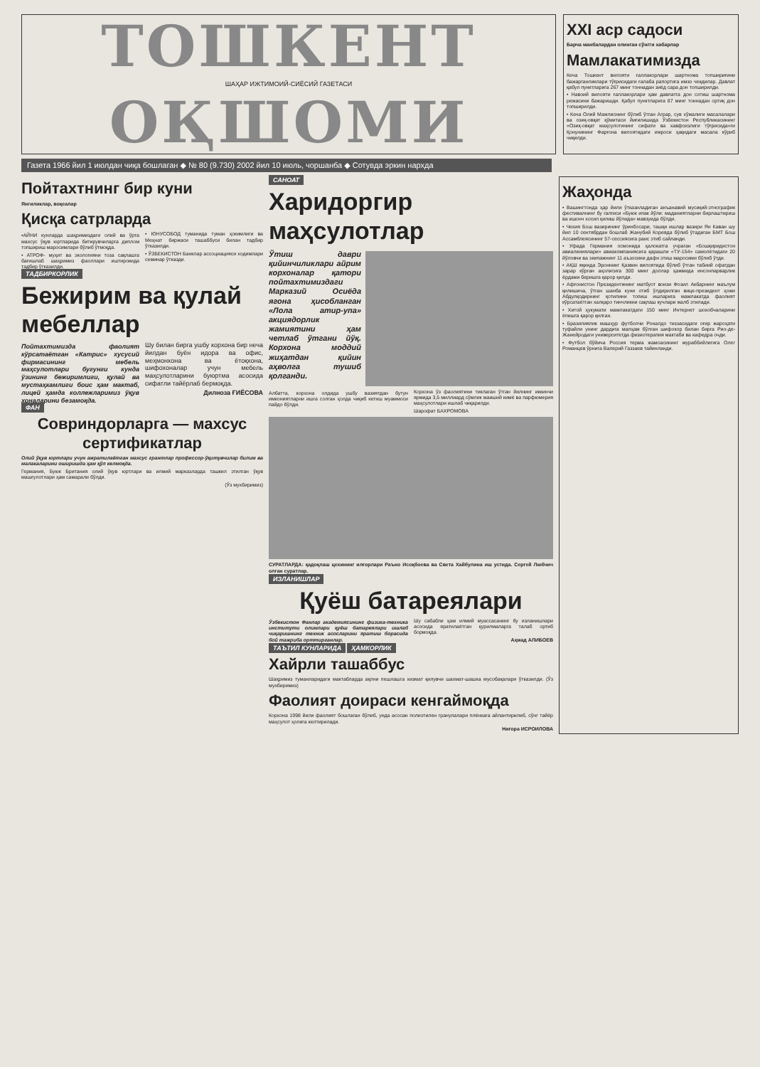ТОШКЕНТ
ШАҲАР ИЖТИМОИЙ-СИЁСИЙ ГАЗЕТАСИ
ОҚШОМИ
XXI аср садоси
Барча манбалардан олинган сўнгги хабарлар
Мамлакатимизда
Кеча Тошкент вилояти ғаллакорлари шартнома топшириғини бажарганликлари тўғрисидаги ғалаба рапортига имзо чекдилар. Давлат қабул пунктларига 267 минг тоннадан зиёд сара дон топширилди.
• Навоий вилояти ғаллакорлари ҳам давлатга дон сотиш шартнома режасини бажаришди. Қабул пунктларига 87 минг тоннадан ортиқ дон топширилди.
• Кеча Олий Мажлиснинг бўлиб ўтган Аграр, сув хўжалиги масалалари ва озиқ-овқат қўмитаси йиғилишида Ўзбекистон Республикасининг «Озиқ-овқат маҳсулотининг сифати ва хавфсизлиги тўғрисида»ги Қонунининг Фарғона вилоятидаги ижроси ҳақидаги масала кўриб чиқилди.
Газета 1966 йил 1 июлдан чиқа бошлаган ◆ № 80 (9.730) 2002 йил 10 июль, чоршанба ◆ Сотувда эркин нархда
Пойтахтнинг бир куни
Янгиликлар, воқеалар
Қисқа сатрларда
•АЙНИ кунларда шаҳримиздаги олий ва ўрта махсус ўқув юртларида битирувчиларга диплом топшириш маросимлари бўлиб ўтмоқда.
• АТРОФ- муҳит ва экологияни тоза сақлашга бағишлаб шаҳримиз фаоллари иштирокида тадбир ўтказилди.
• ЮНУСОБОД туманида туман ҳокимлиги ва Меҳнат биржаси ташаббуси билан тадбир ўтказилди.
• ЎЗБЕКИСТОН Банклар ассоциацияси ходимлари семинар ўтказди.
ТАДБИРКОРЛИК
Бежирим ва қулай мебеллар
Пойтахтимизда фаолият кўрсатаётган «Катрис» хусусий фирмасининг мебель маҳсулотлари бугунги кунда ўзининг бежиримлиги, қулай ва мустаҳкамлиги боис ҳам мактаб, лицей ҳамда коллежларимиз ўқув хоналарини безамоқда.
Шу билан бирга ушбу корхона бир неча йилдан буён идора ва офис, меҳмонхона ва ётоқхона, шифохоналар учун мебель маҳсулотларини буюртма асосида сифатли тайёрлаб бермоқда.
Дилноза ҒИЁСОВА
ФАН
Совриндорларга — махсус сертификатлар
Олий ўқув юртлари учун ажратилаётган махсус грантлар профессор-ўқитувчилар билим ва малакаларини оширишда ҳам қўл келмоқда.
Германия, Буюк Британия олий ўқув юртлари ва илмий марказларда ташкил этилган ўқув машғулотлари ҳам самарали бўлди.
(Ўз мухбиримиз)
САНОАТ
Харидоргир маҳсулотлар
Ўтиш даври қийинчиликлари айрим корхоналар қатори пойтахтимиздаги Марказий Осиёда ягона ҳисобланган «Лола атир-упа» акциядорлик жамиятини ҳам четлаб ўтгани йўқ. Корхона моддий жиҳатдан қийин аҳволга тушиб қолганди.
Албатта, корхона олдида ушбу вазиятдан бутун имкониятларни ишга солган ҳолда чиқиб кетиш муаммоси пайдо бўлди.
Корхона ўз фаолиятини тиклаган ўтган йилнинг иккинчи ярмида 3,5 миллиард сўмлик маиший кимё ва парфюмерия маҳсулотлари ишлаб чиқарилди.
Шарофат БАХРОМОВА
СУРАТЛАРДА: қадоқлаш цехининг илғорлари Раъно Исоқбоева ва Света Хайбулина иш устида. Сергей Любчич олган суратлар.
ИЗЛАНИШЛАР
Қуёш батареялари
Ўзбекистон Фанлар академиясининг физика-техника институти олимлари қуёш батареялари ишлаб чиқаришнинг техник асосларини яратиш борасида бой тажриба орттирганлар.
Шу сабабли ҳам илмий муассасанинг бу изланишлари асосида яратилаётган қурилмаларга талаб ортиб бормоқда.
Аҳмад АЛИБОЕВ
ТАЪТИЛ КУНЛАРИДА ҲАМКОРЛИК
Хайрли ташаббус
Шаҳримиз туманларидаги мактабларда ақлни пешлашга хизмат қилувчи шахмат-шашка мусобақалари ўтказилди. (Ўз мухбиримиз)
Фаолият доираси кенгаймоқда
Корхона 1998 йили фаолият бошлаган бўлиб, унда асосан полиэтилен гранулалари плёнкага айлантирилиб, сўнг тайёр маҳсулот ҳолига келтирилади.
Нигора ИСРОИЛОВА
Жаҳонда
• Вашингтонда ҳар йили ўтказиладиган анъанавий мусиқий-этнографик фестивалнинг бу галгиси «Буюк ипак йўли: маданиятларни бирлаштириш ва ишонч хосил қилиш йўлида» мавзуида бўлди.
• Чехия Бош вазирининг ўринбосари, ташқи ишлар вазири Ян Каван шу йил 10 сентябрдан бошлаб Жанубий Кореяда бўлиб ўтадиган БМТ Бош Ассамблеясининг 57-сессиясига раис этиб сайланди.
• Уфада Германия осмонида ҳалокатга учраган «Бошқиридистон авиалиниялари» авиакомпаниясига қарашли «ТУ-154» самолётидаги 20 йўловчи ва экипажнинг 11 аъзосини дафн этиш маросими бўлиб ўтди.
• АҚШ яқинда Эроннинг Қазвин вилоятида бўлиб ўтган табиий офатдан зарар кўрган аҳолисига 300 минг доллар ҳажмида инсонпарварлик ёрдами беришга қарор қилди.
• Афғонистон Президентининг матбуот воизи Фозил Акбарнинг маълум қилишича, ўтган шанба куни отиб ўлдирилган вице-президент ҳожи Абдулқодирнинг қотилини топиш ишларига мамлакатда фаолият кўрсатаётган халқаро тинчликни сақлаш кучлари жалб этилади.
• Хитой ҳукумати мамлакатдаги 150 минг Интернет шохобчаларини ёпишга қарор қилган.
• Бразилиялик машҳур футболчи Роналдо тиззасидаги оғир жароҳати туфайли унинг дардига малҳам бўлган шифокор билан бирга Рио-де-Жанейродаги университетда физиотерапия мактаби ва кафедра очди.
• Футбол бўйича Россия терма жамоасининг мураббийлигига Олег Романцев ўрнига Валерий Газзаев тайинланди.